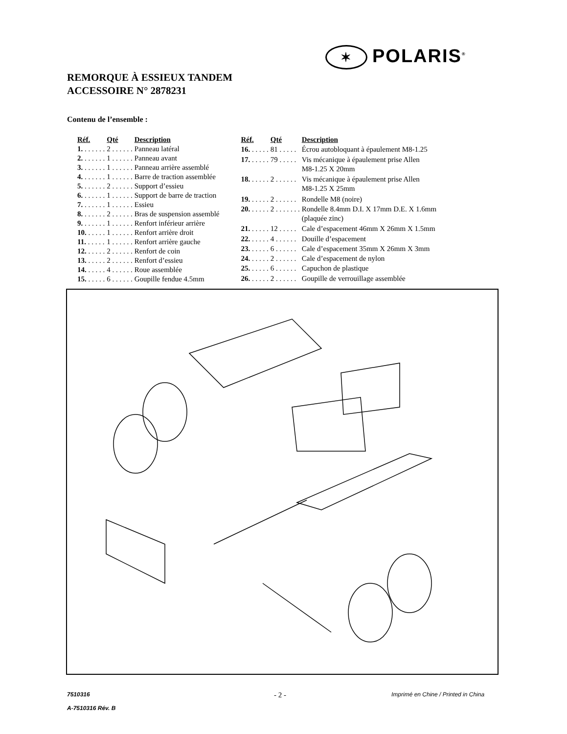✶ POLARIS<sup>®</sup>
REMORQUE À ESSIEUX TANDEM
ACCESSOIRE N° 2878231
Contenu de l’ensemble :
| Réf. | Qté | Description |
| --- | --- | --- |
| 1. . . . . . . | 2 . . . . . . | Panneau latéral |
| 2. . . . . . . | 1 . . . . . . | Panneau avant |
| 3. . . . . . . | 1 . . . . . . | Panneau arrière assemblé |
| 4. . . . . . . | 1 . . . . . . | Barre de traction assemblée |
| 5. . . . . . . | 2 . . . . . . | Support d’essieu |
| 6. . . . . . . | 1 . . . . . . | Support de barre de traction |
| 7. . . . . . . | 1 . . . . . . | Essieu |
| 8. . . . . . . | 2 . . . . . . | Bras de suspension assemblé |
| 9. . . . . . . | 1 . . . . . . | Renfort inférieur arrière |
| 10. . . . . . | 1 . . . . . . | Renfort arrière droit |
| 11. . . . . . | 1 . . . . . . | Renfort arrière gauche |
| 12. . . . . . | 2 . . . . . . | Renfort de coin |
| 13. . . . . . | 2 . . . . . . | Renfort d’essieu |
| 14. . . . . . | 4 . . . . . . | Roue assemblée |
| 15. . . . . . | 6 . . . . . . | Goupille fendue 4.5mm |
| Réf. | Qté | Description |
| --- | --- | --- |
| 16. . . . . . | 81 . . . . . | Écrou autobloquant à épaulement M8-1.25 |
| 17. . . . . . | 79 . . . . . | Vis mécanique à épaulement prise Allen M8-1.25 X 20mm |
| 18. . . . . . | 2 . . . . . . | Vis mécanique à épaulement prise Allen M8-1.25 X 25mm |
| 19. . . . . . | 2 . . . . . . | Rondelle M8 (noire) |
| 20. . . . . . | 2 . . . . . . . | Rondelle 8.4mm D.I. X 17mm D.E. X 1.6mm (plaquée zinc) |
| 21. . . . . . | 12 . . . . . | Cale d’espacement 46mm X 26mm X 1.5mm |
| 22. . . . . . | 4 . . . . . . | Douille d’espacement |
| 23. . . . . . | 6 . . . . . . | Cale d’espacement 35mm X 26mm X 3mm |
| 24. . . . . . | 2 . . . . . . | Cale d’espacement de nylon |
| 25. . . . . . | 6 . . . . . . | Capuchon de plastique |
| 26. . . . . . | 2 . . . . . . | Goupille de verrouillage assemblée |
7510316
A-7510316 Rév. B
- 2 -
Imprimé en Chine / Printed in China